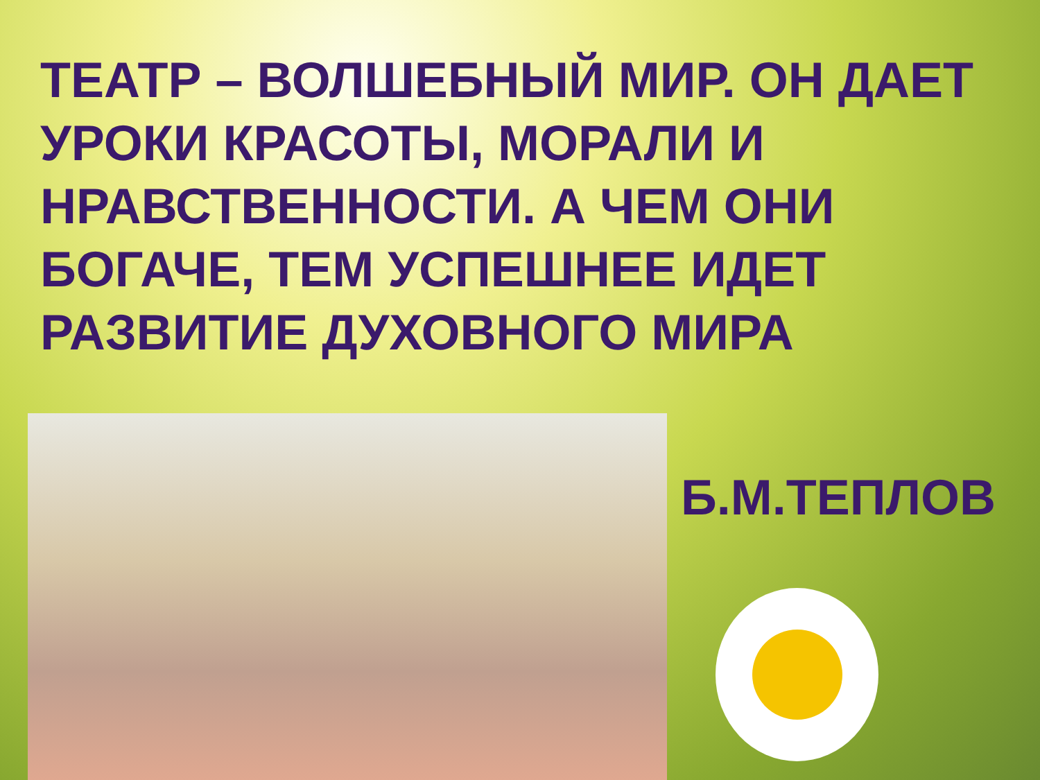ТЕАТР – ВОЛШЕБНЫЙ МИР. ОН ДАЕТ УРОКИ КРАСОТЫ, МОРАЛИ И НРАВСТВЕННОСТИ. А ЧЕМ ОНИ БОГАЧЕ, ТЕМ УСПЕШНЕЕ ИДЕТ РАЗВИТИЕ ДУХОВНОГО МИРА
Б.М.ТЕПЛОВ